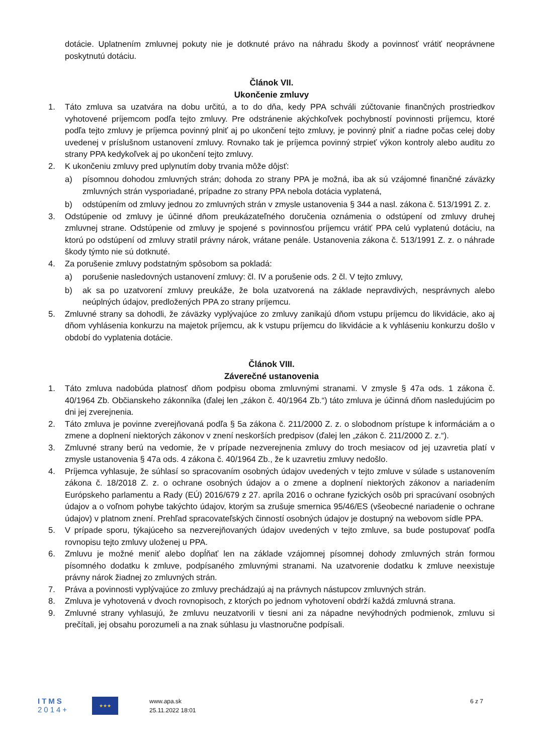dotácie. Uplatnením zmluvnej pokuty nie je dotknuté právo na náhradu škody a povinnosť vrátiť neoprávnene poskytnutú dotáciu.
Článok VII.
Ukončenie zmluvy
1. Táto zmluva sa uzatvára na dobu určitú, a to do dňa, kedy PPA schváli zúčtovanie finančných prostriedkov vyhotovené príjemcom podľa tejto zmluvy. Pre odstránenie akýchkoľvek pochybností povinnosti príjemcu, ktoré podľa tejto zmluvy je príjemca povinný plniť aj po ukončení tejto zmluvy, je povinný plniť a riadne počas celej doby uvedenej v príslušnom ustanovení zmluvy. Rovnako tak je príjemca povinný strpieť výkon kontroly alebo auditu zo strany PPA kedykoľvek aj po ukončení tejto zmluvy.
2. K ukončeniu zmluvy pred uplynutím doby trvania môže dôjsť:
a) písomnou dohodou zmluvných strán; dohoda zo strany PPA je možná, iba ak sú vzájomné finančné záväzky zmluvných strán vysporiadané, prípadne zo strany PPA nebola dotácia vyplatená,
b) odstúpením od zmluvy jednou zo zmluvných strán v zmysle ustanovenia § 344 a nasl. zákona č. 513/1991 Z. z.
3. Odstúpenie od zmluvy je účinné dňom preukázateľného doručenia oznámenia o odstúpení od zmluvy druhej zmluvnej strane. Odstúpenie od zmluvy je spojené s povinnosťou príjemcu vrátiť PPA celú vyplatenú dotáciu, na ktorú po odstúpení od zmluvy stratil právny nárok, vrátane penále. Ustanovenia zákona č. 513/1991 Z. z. o náhrade škody týmto nie sú dotknuté.
4. Za porušenie zmluvy podstatným spôsobom sa pokladá:
a) porušenie nasledovných ustanovení zmluvy: čl. IV a porušenie ods. 2 čl. V tejto zmluvy,
b) ak sa po uzatvorení zmluvy preukáže, že bola uzatvorená na základe nepravdivých, nesprávnych alebo neúplných údajov, predložených PPA zo strany príjemcu.
5. Zmluvné strany sa dohodli, že záväzky vyplývajúce zo zmluvy zanikajú dňom vstupu príjemcu do likvidácie, ako aj dňom vyhlásenia konkurzu na majetok príjemcu, ak k vstupu príjemcu do likvidácie a k vyhláseniu konkurzu došlo v období do vyplatenia dotácie.
Článok VIII.
Záverečné ustanovenia
1. Táto zmluva nadobúda platnosť dňom podpisu oboma zmluvnými stranami. V zmysle § 47a ods. 1 zákona č. 40/1964 Zb. Občianskeho zákonníka (ďalej len „zákon č. 40/1964 Zb.“) táto zmluva je účinná dňom nasledujúcim po dni jej zverejnenia.
2. Táto zmluva je povinne zverejňovaná podľa § 5a zákona č. 211/2000 Z. z. o slobodnom prístupe k informáciám a o zmene a doplnení niektorých zákonov v znení neskorších predpisov (ďalej len „zákon č. 211/2000 Z. z.“).
3. Zmluvné strany berú na vedomie, že v prípade nezverejnenia zmluvy do troch mesiacov od jej uzavretia platí v zmysle ustanovenia § 47a ods. 4 zákona č. 40/1964 Zb., že k uzavretiu zmluvy nedošlo.
4. Príjemca vyhlasuje, že súhlasí so spracovaním osobných údajov uvedených v tejto zmluve v súlade s ustanovením zákona č. 18/2018 Z. z. o ochrane osobných údajov a o zmene a doplnení niektorých zákonov a nariadením Európskeho parlamentu a Rady (EÚ) 2016/679 z 27. apríla 2016 o ochrane fyzických osôb pri spracúvaní osobných údajov a o voľnom pohybe takýchto údajov, ktorým sa zrušuje smernica 95/46/ES (všeobecné nariadenie o ochrane údajov) v platnom znení. Prehľad spracovateľských činností osobných údajov je dostupný na webovom sídle PPA.
5. V prípade sporu, týkajúceho sa nezverejňovaných údajov uvedených v tejto zmluve, sa bude postupovať podľa rovnopisu tejto zmluvy uloženej u PPA.
6. Zmluvu je možné meniť alebo dopĺňať len na základe vzájomnej písomnej dohody zmluvných strán formou písomného dodatku k zmluve, podpísaného zmluvnými stranami. Na uzatvorenie dodatku k zmluve neexistuje právny nárok žiadnej zo zmluvných strán.
7. Práva a povinnosti vyplývajúce zo zmluvy prechádzajú aj na právnych nástupcov zmluvných strán.
8. Zmluva je vyhotovená v dvoch rovnopisoch, z ktorých po jednom vyhotovení obdrží každá zmluvná strana.
9. Zmluvné strany vyhlasujú, že zmluvu neuzatvorili v tiesni ani za nápadne nevýhodných podmienok, zmluvu si prečítali, jej obsahu porozumeli a na znak súhlasu ju vlastnoručne podpísali.
ITMS
2014+
★★★
www.apa.sk
25.11.2022 18:01
6 z 7